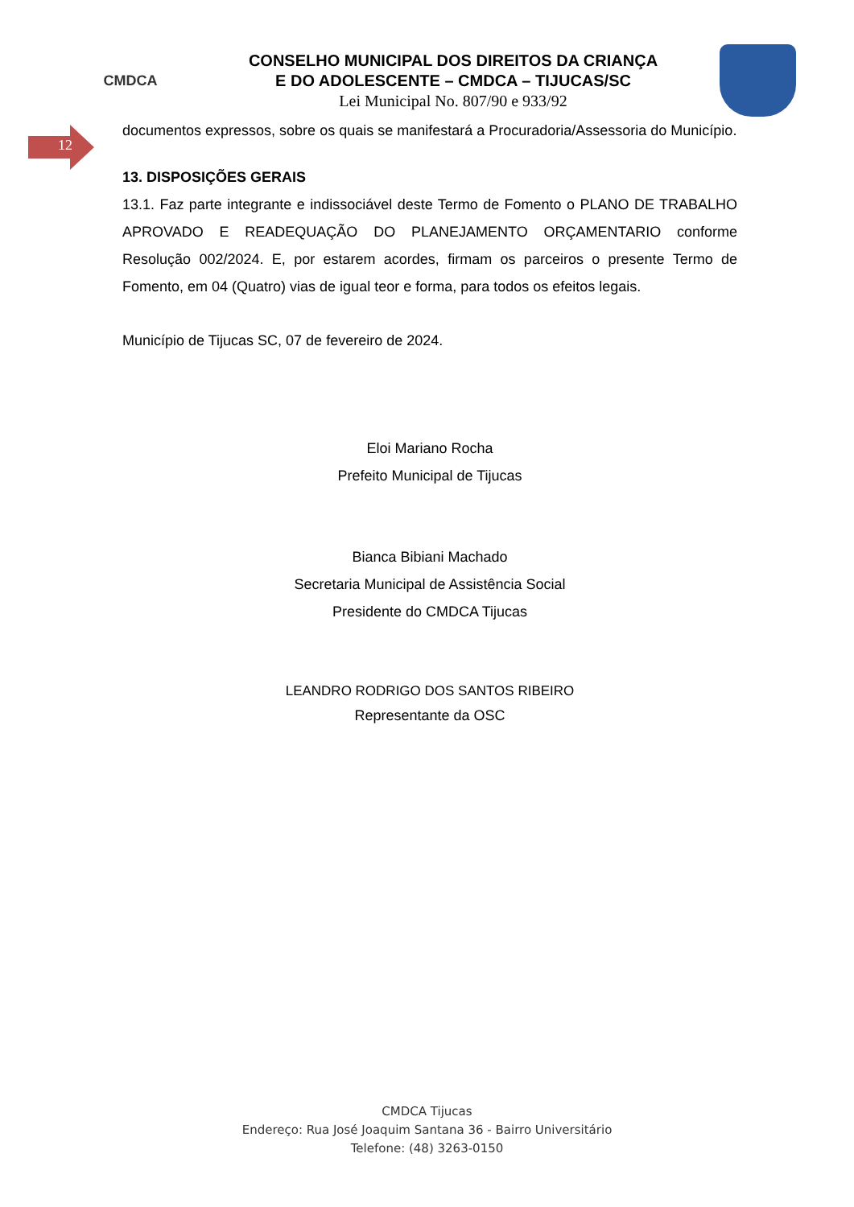CMDCA
CONSELHO MUNICIPAL DOS DIREITOS DA CRIANÇA
E DO ADOLESCENTE – CMDCA – TIJUCAS/SC
Lei Municipal No. 807/90 e 933/92
12
documentos expressos, sobre os quais se manifestará a Procuradoria/Assessoria do Município.
13. DISPOSIÇÕES GERAIS
13.1. Faz parte integrante e indissociável deste Termo de Fomento o PLANO DE TRABALHO APROVADO E READEQUAÇÃO DO PLANEJAMENTO ORÇAMENTARIO conforme Resolução 002/2024. E, por estarem acordes, firmam os parceiros o presente Termo de Fomento, em 04 (Quatro) vias de igual teor e forma, para todos os efeitos legais.
Município de Tijucas SC, 07 de fevereiro de 2024.
Eloi Mariano Rocha
Prefeito Municipal de Tijucas
Bianca Bibiani Machado
Secretaria Municipal de Assistência Social
Presidente do CMDCA Tijucas
LEANDRO RODRIGO DOS SANTOS RIBEIRO
Representante da OSC
CMDCA Tijucas
Endereço: Rua José Joaquim Santana 36 - Bairro Universitário
Telefone: (48) 3263-0150